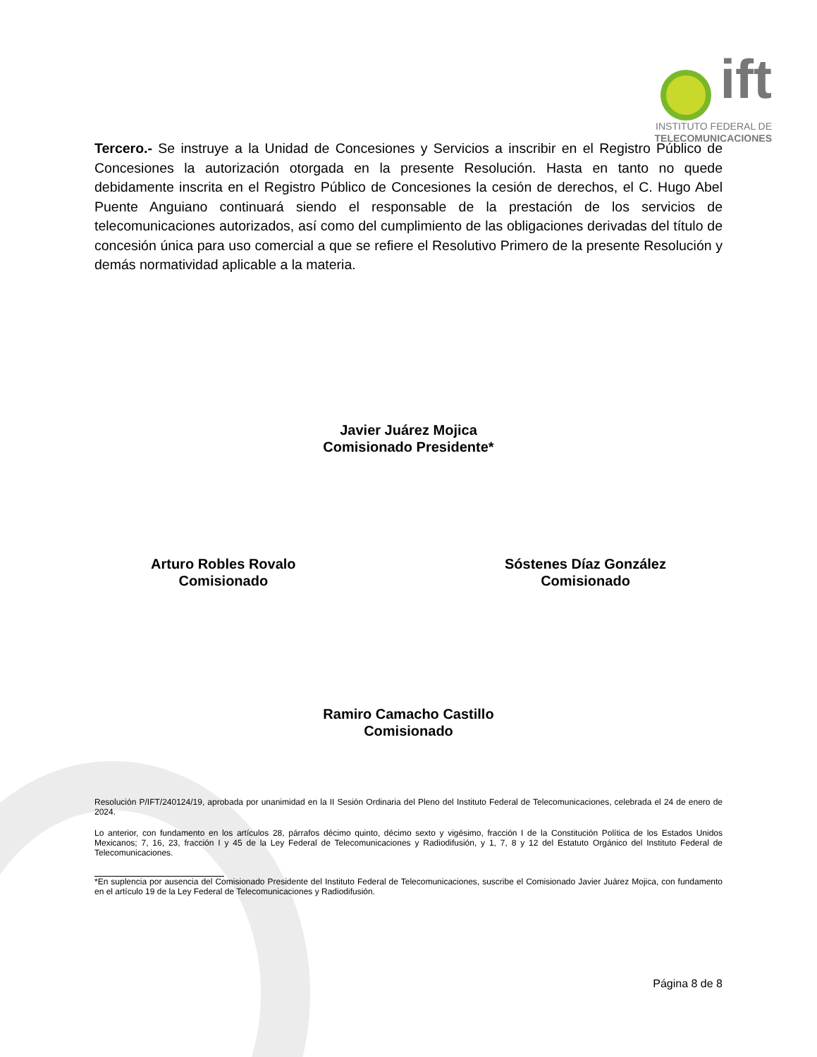ift
INSTITUTO FEDERAL DE
TELECOMUNICACIONES
Tercero.- Se instruye a la Unidad de Concesiones y Servicios a inscribir en el Registro Público de Concesiones la autorización otorgada en la presente Resolución. Hasta en tanto no quede debidamente inscrita en el Registro Público de Concesiones la cesión de derechos, el C. Hugo Abel Puente Anguiano continuará siendo el responsable de la prestación de los servicios de telecomunicaciones autorizados, así como del cumplimiento de las obligaciones derivadas del título de concesión única para uso comercial a que se refiere el Resolutivo Primero de la presente Resolución y demás normatividad aplicable a la materia.
Javier Juárez Mojica
Comisionado Presidente*
Arturo Robles Rovalo
Comisionado
Sóstenes Díaz González
Comisionado
Ramiro Camacho Castillo
Comisionado
Resolución P/IFT/240124/19, aprobada por unanimidad en la II Sesión Ordinaria del Pleno del Instituto Federal de Telecomunicaciones, celebrada el 24 de enero de 2024.
Lo anterior, con fundamento en los artículos 28, párrafos décimo quinto, décimo sexto y vigésimo, fracción I de la Constitución Política de los Estados Unidos Mexicanos; 7, 16, 23, fracción I y 45 de la Ley Federal de Telecomunicaciones y Radiodifusión, y 1, 7, 8 y 12 del Estatuto Orgánico del Instituto Federal de Telecomunicaciones.
*En suplencia por ausencia del Comisionado Presidente del Instituto Federal de Telecomunicaciones, suscribe el Comisionado Javier Juárez Mojica, con fundamento en el artículo 19 de la Ley Federal de Telecomunicaciones y Radiodifusión.
Página 8 de 8